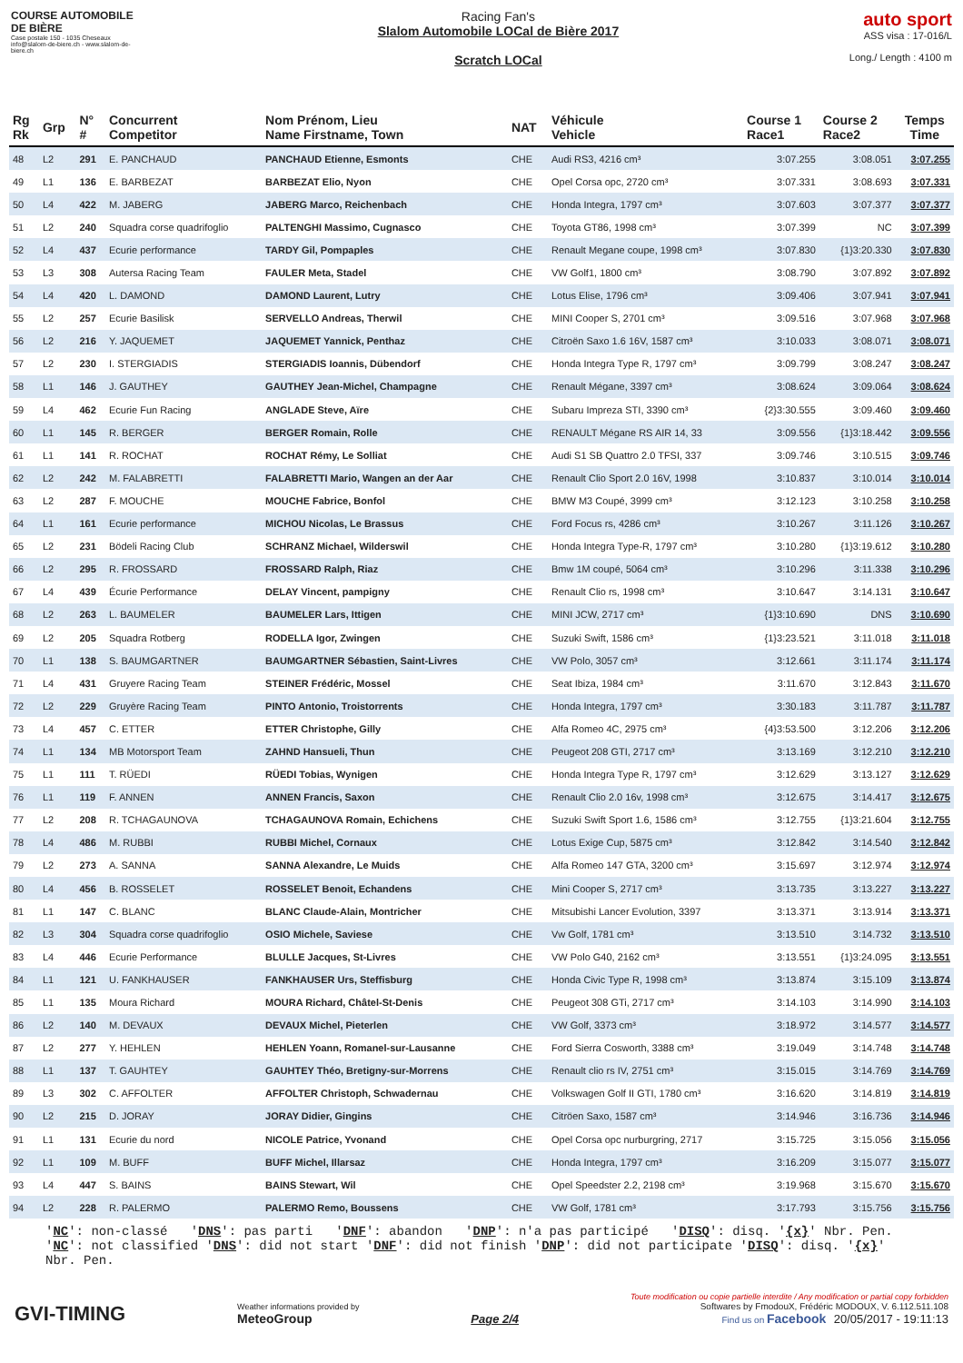COURSE AUTOMOBILE DE BIÈRE
Case postale 150 - 1035 Cheseaux
info@slalom-de-biere.ch - www.slalom-de-biere.ch
Racing Fan's
Slalom Automobile LOCal de Bière 2017
Scratch LOCal
auto sport
ASS visa : 17-016/L
Long./ Length : 4100 m
| Rg Rk | Grp | N° # | Concurrent Competitor | Nom Prénom, Lieu Name Firstname, Town | NAT | Véhicule Vehicle | Course 1 Race1 | Course 2 Race2 | Temps Time |
| --- | --- | --- | --- | --- | --- | --- | --- | --- | --- |
| 48 | L2 | 291 | E. PANCHAUD | PANCHAUD Etienne, Esmonts | CHE | Audi RS3, 4216 cm³ | 3:07.255 | 3:08.051 | 3:07.255 |
| 49 | L1 | 136 | E. BARBEZAT | BARBEZAT Elio, Nyon | CHE | Opel Corsa opc, 2720 cm³ | 3:07.331 | 3:08.693 | 3:07.331 |
| 50 | L4 | 422 | M. JABERG | JABERG Marco, Reichenbach | CHE | Honda Integra, 1797 cm³ | 3:07.603 | 3:07.377 | 3:07.377 |
| 51 | L2 | 240 | Squadra corse quadrifoglio | PALTENGHI Massimo, Cugnasco | CHE | Toyota GT86, 1998 cm³ | 3:07.399 | NC | 3:07.399 |
| 52 | L4 | 437 | Ecurie performance | TARDY Gil, Pompaples | CHE | Renault Megane coupe, 1998 cm³ | 3:07.830 | {1}3:20.330 | 3:07.830 |
| 53 | L3 | 308 | Autersa Racing Team | FAULER Meta, Stadel | CHE | VW Golf1, 1800 cm³ | 3:08.790 | 3:07.892 | 3:07.892 |
| 54 | L4 | 420 | L. DAMOND | DAMOND Laurent, Lutry | CHE | Lotus Elise, 1796 cm³ | 3:09.406 | 3:07.941 | 3:07.941 |
| 55 | L2 | 257 | Ecurie Basilisk | SERVELLO Andreas, Therwil | CHE | MINI Cooper S, 2701 cm³ | 3:09.516 | 3:07.968 | 3:07.968 |
| 56 | L2 | 216 | Y. JAQUEMET | JAQUEMET Yannick, Penthaz | CHE | Citroën Saxo 1.6 16V, 1587 cm³ | 3:10.033 | 3:08.071 | 3:08.071 |
| 57 | L2 | 230 | I. STERGIADIS | STERGIADIS Ioannis, Dübendorf | CHE | Honda Integra Type R, 1797 cm³ | 3:09.799 | 3:08.247 | 3:08.247 |
| 58 | L1 | 146 | J. GAUTHEY | GAUTHEY Jean-Michel, Champagne | CHE | Renault Mégane, 3397 cm³ | 3:08.624 | 3:09.064 | 3:08.624 |
| 59 | L4 | 462 | Ecurie Fun Racing | ANGLADE Steve, Aïre | CHE | Subaru Impreza STI, 3390 cm³ | {2}3:30.555 | 3:09.460 | 3:09.460 |
| 60 | L1 | 145 | R. BERGER | BERGER Romain, Rolle | CHE | RENAULT Mégane RS AIR 14, 33 | 3:09.556 | {1}3:18.442 | 3:09.556 |
| 61 | L1 | 141 | R. ROCHAT | ROCHAT Rémy, Le Solliat | CHE | Audi S1 SB Quattro 2.0 TFSI, 337 | 3:09.746 | 3:10.515 | 3:09.746 |
| 62 | L2 | 242 | M. FALABRETTI | FALABRETTI Mario, Wangen an der Aar | CHE | Renault Clio Sport 2.0 16V, 1998 | 3:10.837 | 3:10.014 | 3:10.014 |
| 63 | L2 | 287 | F. MOUCHE | MOUCHE Fabrice, Bonfol | CHE | BMW M3 Coupé, 3999 cm³ | 3:12.123 | 3:10.258 | 3:10.258 |
| 64 | L1 | 161 | Ecurie performance | MICHOU Nicolas, Le Brassus | CHE | Ford Focus rs, 4286 cm³ | 3:10.267 | 3:11.126 | 3:10.267 |
| 65 | L2 | 231 | Bödeli Racing Club | SCHRANZ Michael, Wilderswil | CHE | Honda Integra Type-R, 1797 cm³ | 3:10.280 | {1}3:19.612 | 3:10.280 |
| 66 | L2 | 295 | R. FROSSARD | FROSSARD Ralph, Riaz | CHE | Bmw 1M coupé, 5064 cm³ | 3:10.296 | 3:11.338 | 3:10.296 |
| 67 | L4 | 439 | Écurie Performance | DELAY Vincent, pampigny | CHE | Renault Clio rs, 1998 cm³ | 3:10.647 | 3:14.131 | 3:10.647 |
| 68 | L2 | 263 | L. BAUMELER | BAUMELER Lars, Ittigen | CHE | MINI JCW, 2717 cm³ | {1}3:10.690 | DNS | 3:10.690 |
| 69 | L2 | 205 | Squadra Rotberg | RODELLA Igor, Zwingen | CHE | Suzuki Swift, 1586 cm³ | {1}3:23.521 | 3:11.018 | 3:11.018 |
| 70 | L1 | 138 | S. BAUMGARTNER | BAUMGARTNER Sébastien, Saint-Livres | CHE | VW Polo, 3057 cm³ | 3:12.661 | 3:11.174 | 3:11.174 |
| 71 | L4 | 431 | Gruyere Racing Team | STEINER Frédéric, Mossel | CHE | Seat Ibiza, 1984 cm³ | 3:11.670 | 3:12.843 | 3:11.670 |
| 72 | L2 | 229 | Gruyère Racing Team | PINTO Antonio, Troistorrents | CHE | Honda Integra, 1797 cm³ | 3:30.183 | 3:11.787 | 3:11.787 |
| 73 | L4 | 457 | C. ETTER | ETTER Christophe, Gilly | CHE | Alfa Romeo 4C, 2975 cm³ | {4}3:53.500 | 3:12.206 | 3:12.206 |
| 74 | L1 | 134 | MB Motorsport Team | ZAHND Hansueli, Thun | CHE | Peugeot 208 GTI, 2717 cm³ | 3:13.169 | 3:12.210 | 3:12.210 |
| 75 | L1 | 111 | T. RÜEDI | RÜEDI Tobias, Wynigen | CHE | Honda Integra Type R, 1797 cm³ | 3:12.629 | 3:13.127 | 3:12.629 |
| 76 | L1 | 119 | F. ANNEN | ANNEN Francis, Saxon | CHE | Renault Clio 2.0 16v, 1998 cm³ | 3:12.675 | 3:14.417 | 3:12.675 |
| 77 | L2 | 208 | R. TCHAGAUNOVA | TCHAGAUNOVA Romain, Echichens | CHE | Suzuki Swift Sport 1.6, 1586 cm³ | 3:12.755 | {1}3:21.604 | 3:12.755 |
| 78 | L4 | 486 | M. RUBBI | RUBBI Michel, Cornaux | CHE | Lotus Exige Cup, 5875 cm³ | 3:12.842 | 3:14.540 | 3:12.842 |
| 79 | L2 | 273 | A. SANNA | SANNA Alexandre, Le Muids | CHE | Alfa Romeo 147 GTA, 3200 cm³ | 3:15.697 | 3:12.974 | 3:12.974 |
| 80 | L4 | 456 | B. ROSSELET | ROSSELET Benoit, Echandens | CHE | Mini Cooper S, 2717 cm³ | 3:13.735 | 3:13.227 | 3:13.227 |
| 81 | L1 | 147 | C. BLANC | BLANC Claude-Alain, Montricher | CHE | Mitsubishi Lancer Evolution, 3397 | 3:13.371 | 3:13.914 | 3:13.371 |
| 82 | L3 | 304 | Squadra corse quadrifoglio | OSIO Michele, Saviese | CHE | Vw Golf, 1781 cm³ | 3:13.510 | 3:14.732 | 3:13.510 |
| 83 | L4 | 446 | Ecurie Performance | BLULLE Jacques, St-Livres | CHE | VW Polo G40, 2162 cm³ | 3:13.551 | {1}3:24.095 | 3:13.551 |
| 84 | L1 | 121 | U. FANKHAUSER | FANKHAUSER Urs, Steffisburg | CHE | Honda Civic Type R, 1998 cm³ | 3:13.874 | 3:15.109 | 3:13.874 |
| 85 | L1 | 135 | Moura Richard | MOURA Richard, Châtel-St-Denis | CHE | Peugeot 308 GTi, 2717 cm³ | 3:14.103 | 3:14.990 | 3:14.103 |
| 86 | L2 | 140 | M. DEVAUX | DEVAUX Michel, Pieterlen | CHE | VW Golf, 3373 cm³ | 3:18.972 | 3:14.577 | 3:14.577 |
| 87 | L2 | 277 | Y. HEHLEN | HEHLEN Yoann, Romanel-sur-Lausanne | CHE | Ford Sierra Cosworth, 3388 cm³ | 3:19.049 | 3:14.748 | 3:14.748 |
| 88 | L1 | 137 | T. GAUHTEY | GAUHTEY Théo, Bretigny-sur-Morrens | CHE | Renault clio rs IV, 2751 cm³ | 3:15.015 | 3:14.769 | 3:14.769 |
| 89 | L3 | 302 | C. AFFOLTER | AFFOLTER Christoph, Schwadernau | CHE | Volkswagen Golf II GTI, 1780 cm³ | 3:16.620 | 3:14.819 | 3:14.819 |
| 90 | L2 | 215 | D. JORAY | JORAY Didier, Gingins | CHE | Citröen Saxo, 1587 cm³ | 3:14.946 | 3:16.736 | 3:14.946 |
| 91 | L1 | 131 | Ecurie du nord | NICOLE Patrice, Yvonand | CHE | Opel Corsa opc nurburgring, 2717 | 3:15.725 | 3:15.056 | 3:15.056 |
| 92 | L1 | 109 | M. BUFF | BUFF Michel, Illarsaz | CHE | Honda Integra, 1797 cm³ | 3:16.209 | 3:15.077 | 3:15.077 |
| 93 | L4 | 447 | S. BAINS | BAINS Stewart, Wil | CHE | Opel Speedster 2.2, 2198 cm³ | 3:19.968 | 3:15.670 | 3:15.670 |
| 94 | L2 | 228 | R. PALERMO | PALERMO Remo, Boussens | CHE | VW Golf, 1781 cm³ | 3:17.793 | 3:15.756 | 3:15.756 |
'NC': non-classé 'DNS': pas parti 'DNF': abandon 'DNP': n'a pas participé 'DISQ': disq. '{x}' Nbr. Pen.
'NC': not classified 'DNS': did not start 'DNF': did not finish 'DNP': did not participate 'DISQ': disq. '{x}' Nbr. Pen.
GVI-TIMING
Weather informations provided by
MeteoGroup
Page 2/4
Toute modification ou copie partielle interdite / Any modification or partial copy forbidden
Softwares by FmodouX, Frédéric MODOUX, V. 6.112.511.108
Find us on Facebook 20/05/2017 - 19:11:13